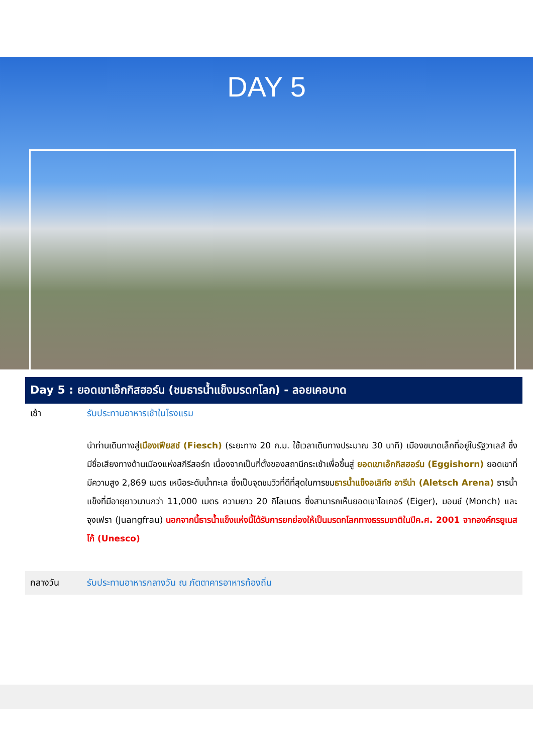DAY 5
Day 5 : ยอดเขาเอ๊กกิสฮอร์น (ชมธารน้ำแข็งมรดกโลก) - ลอยเคอบาด
เช้า รับประทานอาหารเช้าในโรงแรม
นำท่านเดินทางสู่เมืองเฟียสช์ (Fiesch) (ระยะทาง 20 ก.ม. ใช้เวลาเดินทางประมาณ 30 นาที) เมืองขนาดเล็กที่อยู่ในรัฐวาเลส์ ซึ่งมีชื่อเสียงทางด้านเมืองแห่งสกีรีสอร์ท เนื่องจากเป็นที่ตั้งของสถานีกระเช้าเพื่อขึ้นสู่ ยอดเขาเอ๊กกิสฮอร์น (Eggishorn) ยอดเขาที่มีความสูง 2,869 เมตร เหนือระดับน้ำทะเล ซึ่งเป็นจุดชมวิวที่ดีที่สุดในการชมธารน้ำแข็งอเลิท์ซ อารีน่า (Aletsch Arena) ธารน้ำแข็งที่มีอายุยาวนานกว่า 11,000 เมตร ความยาว 20 กิโลเมตร ซึ่งสามารถเห็นยอดเขาไอเกอร์ (Eiger), มอนช์ (Monch) และ จุงเฟรา (Juangfrau) นอกจากนี้ธารน้ำแข็งแห่งนี้ได้รับการยกย่องให้เป็นมรดกโลกทางธรรมชาติในปีค.ศ. 2001 จากองค์กรยูเนสโก้ (Unesco)
กลางวัน รับประทานอาหารกลางวัน ณ ภัตตาคารอาหารท้องถิ่น